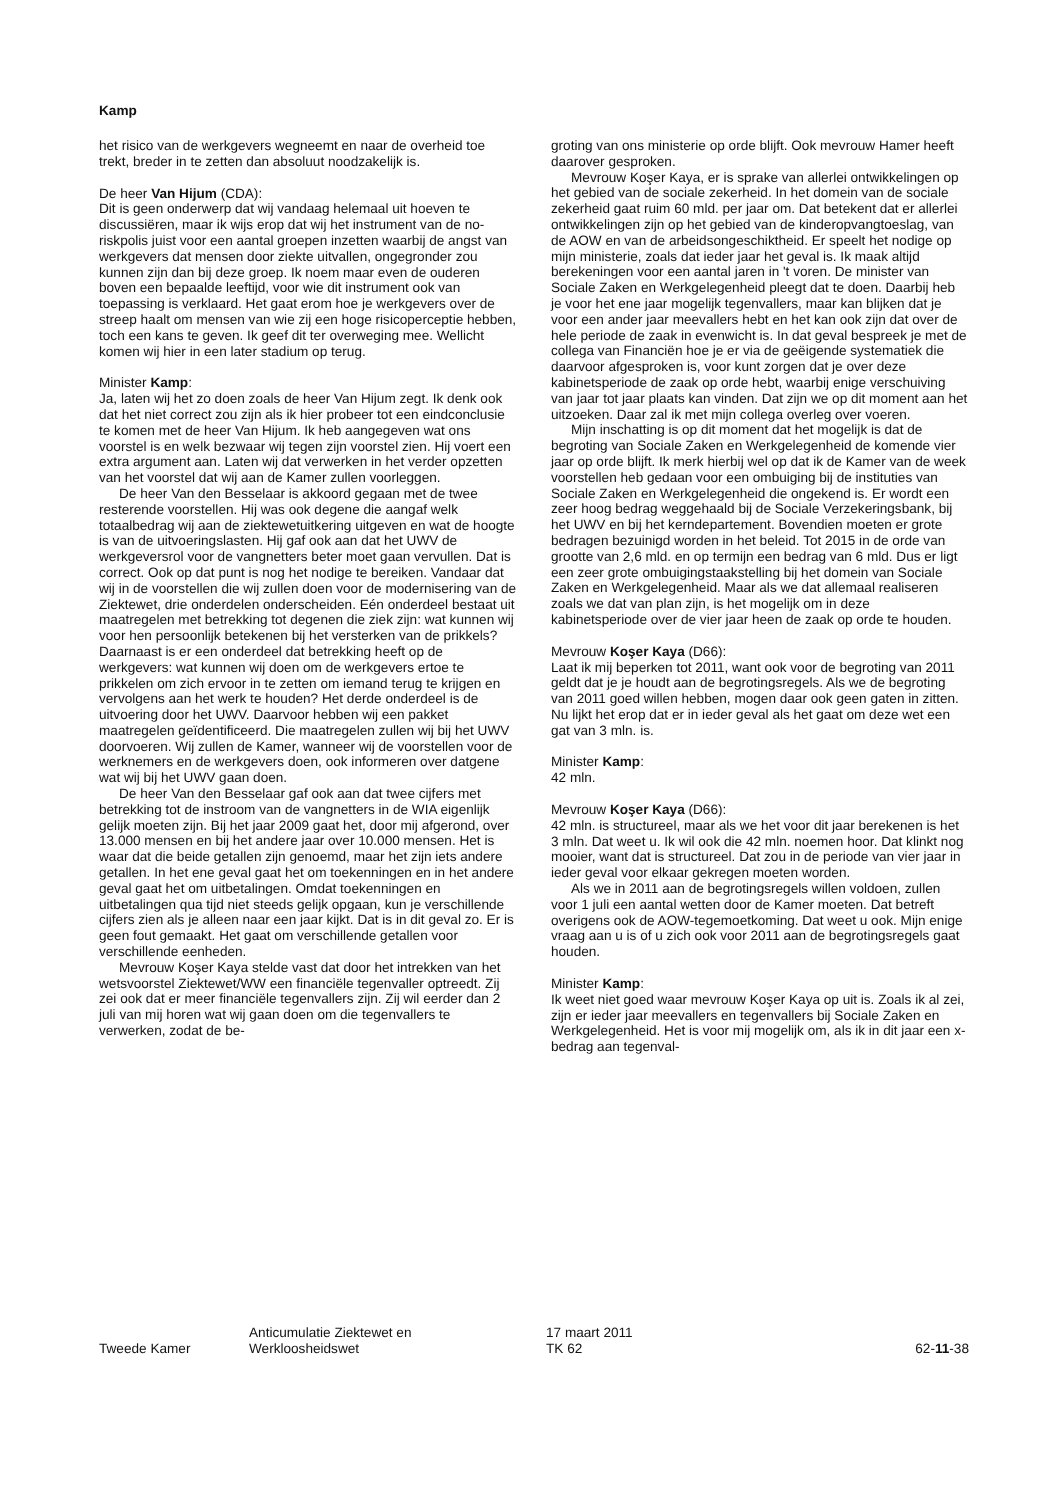Kamp
het risico van de werkgevers wegneemt en naar de overheid toe trekt, breder in te zetten dan absoluut noodzakelijk is.
De heer Van Hijum (CDA):
Dit is geen onderwerp dat wij vandaag helemaal uit hoeven te discussiëren, maar ik wijs erop dat wij het instrument van de no-riskpolis juist voor een aantal groepen inzetten waarbij de angst van werkgevers dat mensen door ziekte uitvallen, ongegronder zou kunnen zijn dan bij deze groep. Ik noem maar even de ouderen boven een bepaalde leeftijd, voor wie dit instrument ook van toepassing is verklaard. Het gaat erom hoe je werkgevers over de streep haalt om mensen van wie zij een hoge risicoperceptie hebben, toch een kans te geven. Ik geef dit ter overweging mee. Wellicht komen wij hier in een later stadium op terug.
Minister Kamp:
Ja, laten wij het zo doen zoals de heer Van Hijum zegt. Ik denk ook dat het niet correct zou zijn als ik hier probeer tot een eindconclusie te komen met de heer Van Hijum. Ik heb aangegeven wat ons voorstel is en welk bezwaar wij tegen zijn voorstel zien. Hij voert een extra argument aan. Laten wij dat verwerken in het verder opzetten van het voorstel dat wij aan de Kamer zullen voorleggen.
De heer Van den Besselaar is akkoord gegaan met de twee resterende voorstellen. Hij was ook degene die aangaf welk totaalbedrag wij aan de ziektewetuitkering uitgeven en wat de hoogte is van de uitvoeringslasten. Hij gaf ook aan dat het UWV de werkgeversrol voor de vangnetters beter moet gaan vervullen. Dat is correct. Ook op dat punt is nog het nodige te bereiken. Vandaar dat wij in de voorstellen die wij zullen doen voor de modernisering van de Ziektewet, drie onderdelen onderscheiden. Eén onderdeel bestaat uit maatregelen met betrekking tot degenen die ziek zijn: wat kunnen wij voor hen persoonlijk betekenen bij het versterken van de prikkels? Daarnaast is er een onderdeel dat betrekking heeft op de werkgevers: wat kunnen wij doen om de werkgevers ertoe te prikkelen om zich ervoor in te zetten om iemand terug te krijgen en vervolgens aan het werk te houden? Het derde onderdeel is de uitvoering door het UWV. Daarvoor hebben wij een pakket maatregelen geïdentificeerd. Die maatregelen zullen wij bij het UWV doorvoeren. Wij zullen de Kamer, wanneer wij de voorstellen voor de werknemers en de werkgevers doen, ook informeren over datgene wat wij bij het UWV gaan doen.
De heer Van den Besselaar gaf ook aan dat twee cijfers met betrekking tot de instroom van de vangnetters in de WIA eigenlijk gelijk moeten zijn. Bij het jaar 2009 gaat het, door mij afgerond, over 13.000 mensen en bij het andere jaar over 10.000 mensen. Het is waar dat die beide getallen zijn genoemd, maar het zijn iets andere getallen. In het ene geval gaat het om toekenningen en in het andere geval gaat het om uitbetalingen. Omdat toekenningen en uitbetalingen qua tijd niet steeds gelijk opgaan, kun je verschillende cijfers zien als je alleen naar een jaar kijkt. Dat is in dit geval zo. Er is geen fout gemaakt. Het gaat om verschillende getallen voor verschillende eenheden.
Mevrouw Koşer Kaya stelde vast dat door het intrekken van het wetsvoorstel Ziektewet/WW een financiële tegenvaller optreedt. Zij zei ook dat er meer financiële tegenvallers zijn. Zij wil eerder dan 2 juli van mij horen wat wij gaan doen om die tegenvallers te verwerken, zodat de be-
groting van ons ministerie op orde blijft. Ook mevrouw Hamer heeft daarover gesproken.
Mevrouw Koşer Kaya, er is sprake van allerlei ontwikkelingen op het gebied van de sociale zekerheid. In het domein van de sociale zekerheid gaat ruim 60 mld. per jaar om. Dat betekent dat er allerlei ontwikkelingen zijn op het gebied van de kinderopvangtoeslag, van de AOW en van de arbeidsongeschiktheid. Er speelt het nodige op mijn ministerie, zoals dat ieder jaar het geval is. Ik maak altijd berekeningen voor een aantal jaren in 't voren. De minister van Sociale Zaken en Werkgelegenheid pleegt dat te doen. Daarbij heb je voor het ene jaar mogelijk tegenvallers, maar kan blijken dat je voor een ander jaar meevallers hebt en het kan ook zijn dat over de hele periode de zaak in evenwicht is. In dat geval bespreek je met de collega van Financiën hoe je er via de geëigende systematiek die daarvoor afgesproken is, voor kunt zorgen dat je over deze kabinetsperiode de zaak op orde hebt, waarbij enige verschuiving van jaar tot jaar plaats kan vinden. Dat zijn we op dit moment aan het uitzoeken. Daar zal ik met mijn collega overleg over voeren.
Mijn inschatting is op dit moment dat het mogelijk is dat de begroting van Sociale Zaken en Werkgelegenheid de komende vier jaar op orde blijft. Ik merk hierbij wel op dat ik de Kamer van de week voorstellen heb gedaan voor een ombuiging bij de instituties van Sociale Zaken en Werkgelegenheid die ongekend is. Er wordt een zeer hoog bedrag weggehaald bij de Sociale Verzekeringsbank, bij het UWV en bij het kerndepartement. Bovendien moeten er grote bedragen bezuinigd worden in het beleid. Tot 2015 in de orde van grootte van 2,6 mld. en op termijn een bedrag van 6 mld. Dus er ligt een zeer grote ombuigingstaakstelling bij het domein van Sociale Zaken en Werkgelegenheid. Maar als we dat allemaal realiseren zoals we dat van plan zijn, is het mogelijk om in deze kabinetsperiode over de vier jaar heen de zaak op orde te houden.
Mevrouw Koşer Kaya (D66):
Laat ik mij beperken tot 2011, want ook voor de begroting van 2011 geldt dat je je houdt aan de begrotingsregels. Als we de begroting van 2011 goed willen hebben, mogen daar ook geen gaten in zitten. Nu lijkt het erop dat er in ieder geval als het gaat om deze wet een gat van 3 mln. is.
Minister Kamp:
42 mln.
Mevrouw Koşer Kaya (D66):
42 mln. is structureel, maar als we het voor dit jaar berekenen is het 3 mln. Dat weet u. Ik wil ook die 42 mln. noemen hoor. Dat klinkt nog mooier, want dat is structureel. Dat zou in de periode van vier jaar in ieder geval voor elkaar gekregen moeten worden.
Als we in 2011 aan de begrotingsregels willen voldoen, zullen voor 1 juli een aantal wetten door de Kamer moeten. Dat betreft overigens ook de AOW-tegemoetkoming. Dat weet u ook. Mijn enige vraag aan u is of u zich ook voor 2011 aan de begrotingsregels gaat houden.
Minister Kamp:
Ik weet niet goed waar mevrouw Koşer Kaya op uit is. Zoals ik al zei, zijn er ieder jaar meevallers en tegenvallers bij Sociale Zaken en Werkgelegenheid. Het is voor mij mogelijk om, als ik in dit jaar een x-bedrag aan tegenval-
Tweede Kamer
Anticumulatie Ziektewet en
Werkloosheidswet
17 maart 2011
TK 62
62-11-38